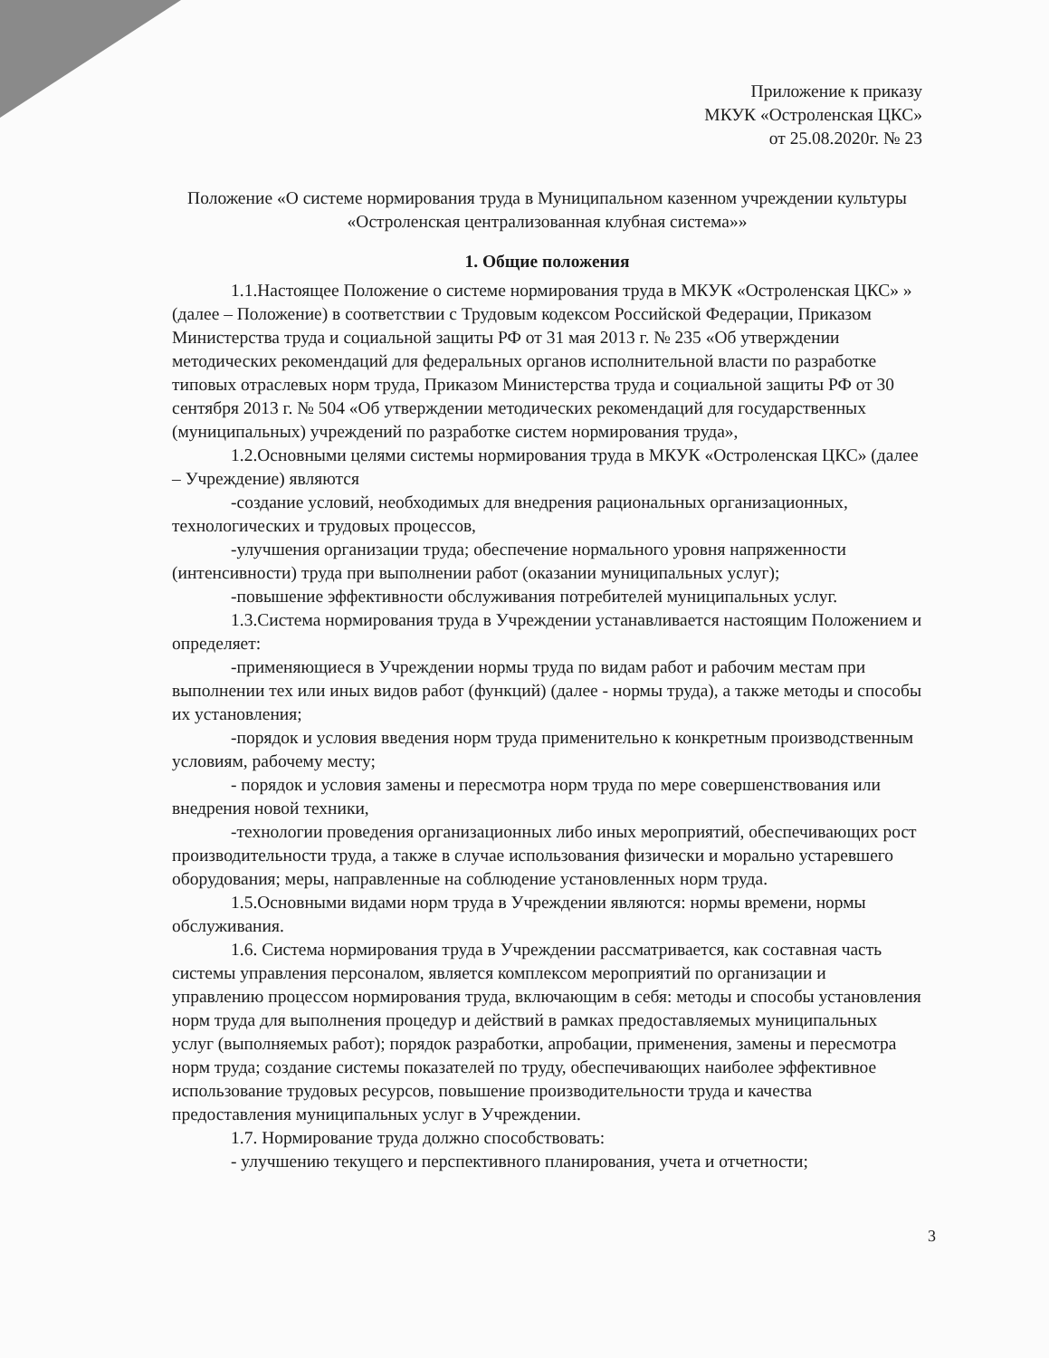Приложение к приказу
МКУК «Остроленская ЦКС»
от 25.08.2020г. № 23
Положение «О системе нормирования труда в Муниципальном казенном учреждении культуры «Остроленская централизованная клубная система»»
1. Общие положения
1.1.Настоящее Положение о системе нормирования труда в МКУК «Остроленская ЦКС» » (далее – Положение) в соответствии с Трудовым кодексом Российской Федерации, Приказом Министерства труда и социальной защиты РФ от 31 мая 2013 г. № 235 «Об утверждении методических рекомендаций для федеральных органов исполнительной власти по разработке типовых отраслевых норм труда, Приказом Министерства труда и социальной защиты РФ от 30 сентября 2013 г. № 504 «Об утверждении методических рекомендаций для государственных (муниципальных) учреждений по разработке систем нормирования труда»,
1.2.Основными целями системы нормирования труда в МКУК «Остроленская ЦКС» (далее – Учреждение) являются
-создание условий, необходимых для внедрения рациональных организационных, технологических и трудовых процессов,
-улучшения организации труда; обеспечение нормального уровня напряженности (интенсивности) труда при выполнении работ (оказании муниципальных услуг);
-повышение эффективности обслуживания потребителей муниципальных услуг.
1.3.Система нормирования труда в Учреждении устанавливается настоящим Положением и определяет:
-применяющиеся в Учреждении нормы труда по видам работ и рабочим местам при выполнении тех или иных видов работ (функций) (далее - нормы труда), а также методы и способы их установления;
-порядок и условия введения норм труда применительно к конкретным производственным условиям, рабочему месту;
- порядок и условия замены и пересмотра норм труда по мере совершенствования или внедрения новой техники,
-технологии проведения организационных либо иных мероприятий, обеспечивающих рост производительности труда, а также в случае использования физически и морально устаревшего оборудования; меры, направленные на соблюдение установленных норм труда.
1.5.Основными видами норм труда в Учреждении являются: нормы времени, нормы обслуживания.
1.6. Система нормирования труда в Учреждении рассматривается, как составная часть системы управления персоналом, является комплексом мероприятий по организации и управлению процессом нормирования труда, включающим в себя: методы и способы установления норм труда для выполнения процедур и действий в рамках предоставляемых муниципальных услуг (выполняемых работ); порядок разработки, апробации, применения, замены и пересмотра норм труда; создание системы показателей по труду, обеспечивающих наиболее эффективное использование трудовых ресурсов, повышение производительности труда и качества предоставления муниципальных услуг в Учреждении.
1.7. Нормирование труда должно способствовать:
- улучшению текущего и перспективного планирования, учета и отчетности;
3